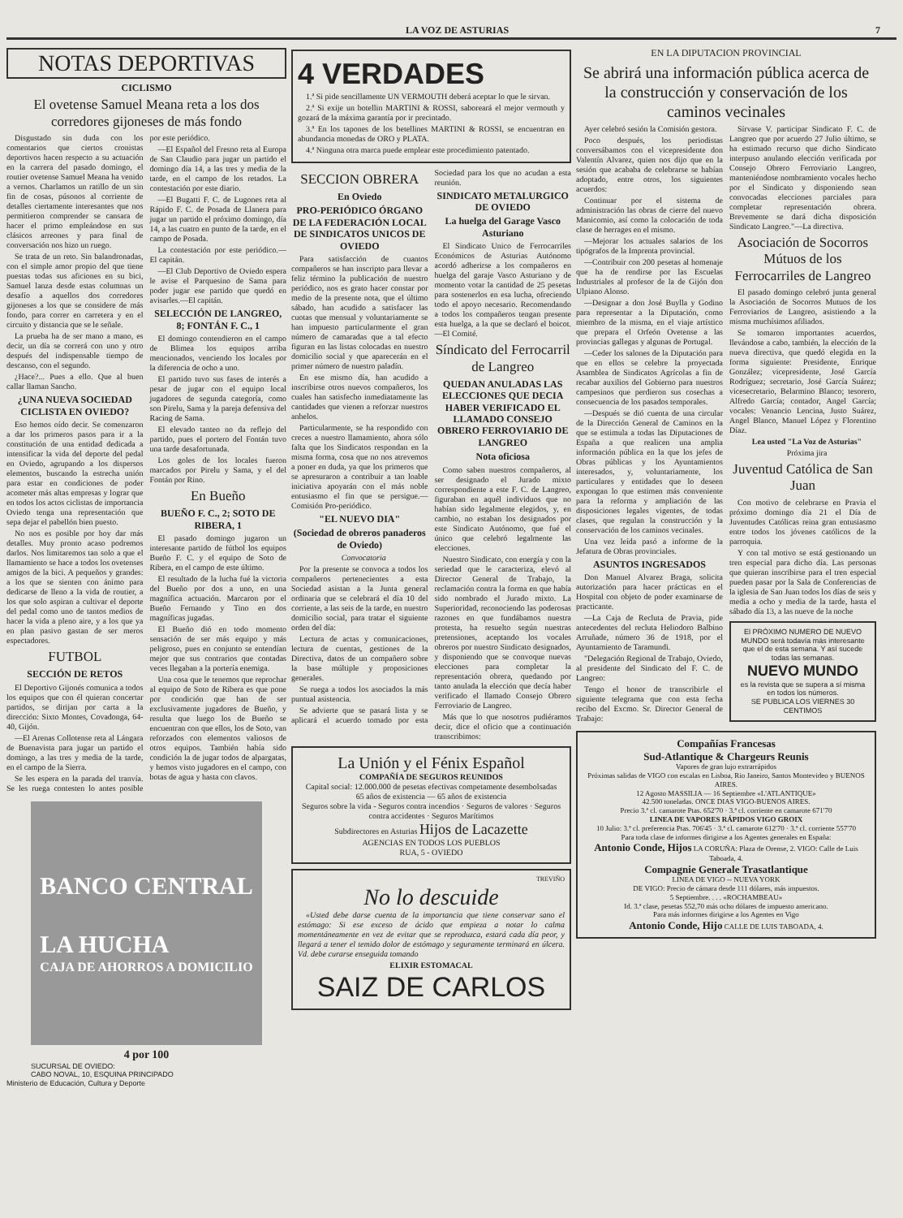LA VOZ DE ASTURIAS 7
NOTAS DEPORTIVAS
CICLISMO
El ovetense Samuel Meana reta a los dos corredores gijoneses de más fondo
Disgustado sin duda con los comentarios que ciertos cronistas deportivos hacen respecto a su actuación en la carrera del pasado domingo, el routier ovetense Samuel Meana ha venido a vernos. Charlamos un ratillo de un sin fin de cosas, púsonos al corriente de detalles ciertamente interesantes que nos permitieron comprender se cansara de hacer el primo empleándose en sus clásicos arreones y para final de conversación nos hizo un ruego.
Se trata de un reto. Sin balandronadas, con el simple amor propio del que tiene puestas todas sus aficiones en su bici, Samuel lanza desde estas columnas un desafío a aquellos dos corredores gijoneses a los que se considere de más fondo, para correr en carretera y en el circuito y distancia que se le señale.
La prueba ha de ser mano a mano, es decir, un día se correrá con uno y otro después del indispensable tiempo de descanso, con el segundo.
¿Hace?... Pues a ello. Que al buen callar llaman Sancho.
¿UNA NUEVA SOCIEDAD CICLISTA EN OVIEDO?
Eso hemos oído decir. Se comenzaron a dar los primeros pasos para ir a la constitución de una entidad dedicada a intensificar la vida del deporte del pedal en Oviedo, agrupando a los dispersos elementos, buscando la estrecha unión para estar en condiciones de poder acometer más altas empresas y lograr que en todos los actos ciclistas de importancia Oviedo tenga una representación que sepa dejar el pabellón bien puesto.
No nos es posible por hoy dar más detalles. Muy pronto acaso podremos darlos. Nos limitaremos tan solo a que el llamamiento se hace a todos los ovetenses amigos de la bici. A pequeños y grandes: a los que se sienten con ánimo para dedicarse de lleno a la vida de routier, a los que solo aspiran a cultivar el deporte del pedal como uno de tantos medios de hacer la vida a pleno aire, y a los que ya en plan pasivo gastan de ser meros espectadores.
FUTBOL
SECCIÓN DE RETOS
El Deportivo Gijonés comunica a todos los equipos que con él quieran concertar partidos, se dirijan por carta a la dirección: Sixto Montes, Covadonga, 64-40, Gijón.
—El Arenas Collotense reta al Lángara de Buenavista para jugar un partido el domingo, a las tres y media de la tarde, en el campo de la Sierra.
Se les espera en la parada del tranvía. Se les ruega contesten lo antes posible por este periódico.
—El Español del Fresno reta al Europa de San Claudio para jugar un partido el domingo día 14, a las tres y media de la tarde, en el campo de los retados. La contestación por este diario.
—El Bugatti F. C. de Lugones reta al Rápido F. C. de Posada de Llanera para jugar un partido el próximo domingo, día 14, a las cuatro en punto de la tarde, en el campo de Posada.
La contestación por este periódico.—El capitán.
—El Club Deportivo de Oviedo espera le avise el Parquesino de Sama para poder jugar ese partido que quedó en avisarles.—El capitán.
SELECCIÓN DE LANGREO, 8; FONTÁN F. C., 1
El domingo contendieron en el campo de Blimea los equipos arriba mencionados, venciendo los locales por la diferencia de ocho a uno.
El partido tuvo sus fases de interés a pesar de jugar con el equipo local jugadores de segunda categoría, como son Pirelu, Sama y la pareja defensiva del Racing de Sama.
El elevado tanteo no da reflejo del partido, pues el portero del Fontán tuvo una tarde desafortunada.
Los goles de los locales fueron marcados por Pirelu y Sama, y el del Fontán por Rino.
En Bueño
BUEÑO F. C., 2; SOTO DE RIBERA, 1
El pasado domingo jugaron un interesante partido de fútbol los equipos Bueño F. C. y el equipo de Soto de Ribera, en el campo de este último.
El resultado de la lucha fué la victoria del Bueño por dos a uno, en una magnífica actuación. Marcaron por el Bueño Fernando y Tino en dos magníficas jugadas.
El Bueño dió en todo momento sensación de ser más equipo y más peligroso, pues en conjunto se entendían mejor que sus contrarios que contadas veces llegaban a la portería enemiga.
Una cosa que le tenemos que reprochar al equipo de Soto de Ribera es que pone por condición que han de ser exclusivamente jugadores de Bueño, y resulta que luego los de Bueño se encuentran con que ellos, los de Soto, van reforzados con elementos valiosos de otros equipos. También había sido condición la de jugar todos de alpargatas, y hemos visto jugadores en el campo, con botas de agua y hasta con clavos.
BANCO CENTRAL
LA HUCHA
CAJA DE AHORROS A DOMICILIO
4 por 100
SUCURSAL DE OVIEDO:
CABO NOVAL, 10, ESQUINA PRINCIPADO
4 VERDADES
1.ª Si pide sencillamente UN VERMOUTH deberá aceptar lo que le sirvan.
2.ª Si exije un botellin MARTINI & ROSSI, saboreará el mejor vermouth y gozará de la máxima garantía por ir precintado.
3.ª En los tapones de los betellines MARTINI & ROSSI, se encuentran en abundancia monedas de ORO y PLATA.
4.ª Ninguna otra marca puede emplear este procedimiento patentado.
SECCION OBRERA
En Oviedo
PRO-PERIÓDICO ÓRGANO DE LA FEDERACIÓN LOCAL DE SINDICATOS UNICOS DE OVIEDO
Para satisfacción de cuantos compañeros se han inscripto para llevar a feliz término la publicación de nuestro periódico, nos es grato hacer constar por medio de la presente nota, que el último sábado, han acudido a satisfacer las cuotas que mensual y voluntariamente se han impuesto particularmente el gran número de camaradas que a tal efecto figuran en las listas colocadas en nuestro domicilio social y que aparecerán en el primer número de nuestro paladín.
En ese mismo día, han acudido a inscribirse otros nuevos compañeros, los cuales han satisfecho inmediatamente las cantidades que vienen a reforzar nuestros anhelos.
Particularmente, se ha respondido con creces a nuestro llamamiento, ahora sólo falta que los Sindicatos respondan en la misma forma, cosa que no nos atrevemos a poner en duda, ya que los primeros que se apresuraron a contribuir a tan loable iniciativa apoyarán con el más noble entusiasmo el fin que se persigue.— Comisión Pro-periódico.
"EL NUEVO DIA"
(Sociedad de obreros panaderos de Oviedo)
Convocatoria
Por la presente se convoca a todos los compañeros pertenecientes a esta Sociedad asistan a la Junta general ordinaria que se celebrará el día 10 del corriente, a las seis de la tarde, en nuestro domicilio social, para tratar el siguiente orden del día:
Lectura de actas y comunicaciones, lectura de cuentas, gestiones de la Directiva, datos de un compañero sobre la base múltiple y proposiciones generales.
Se ruega a todos los asociados la más puntual asistencia.
Se advierte que se pasará lista y se aplicará el acuerdo tomado por esta Sociedad para los que no acudan a esta reunión.
SINDICATO METALURGICO DE OVIEDO
La huelga del Garage Vasco Asturiano
El Sindicato Unico de Ferrocarriles Económicos de Asturias Autónomo acordó adherirse a los compañeros en huelga del garaje Vasco Asturiano y de momento votar la cantidad de 25 pesetas para sostenerlos en esa lucha, ofreciendo todo el apoyo necesario. Recomendando a todos los compañeros tengan presente esta huelga, a la que se declaró el boicot.—El Comité.
Síndicato del Ferrocarril de Langreo
QUEDAN ANULADAS LAS ELECCIONES QUE DECIA HABER VERIFICADO EL LLAMADO CONSEJO OBRERO FERROVIARIO DE LANGREO
Nota oficiosa
Como saben nuestros compañeros, al ser designado el Jurado mixto correspondiente a este F. C. de Langreo, figuraban en aquél individuos que no habían sido legalmente elegidos, y, en cambio, no estaban los designados por este Sindicato Autónomo, que fué el único que celebró legalmente las elecciones.
Nuestro Sindicato, con energía y con la seriedad que le caracteriza, elevó al Director General de Trabajo, la reclamación contra la forma en que había sido nombrado el Jurado mixto. La Superioridad, reconociendo las poderosas razones en que fundábamos nuestra protesta, ha resuelto según nuestras pretensiones, aceptando los vocales obreros por nuestro Sindicato designados, y disponiendo que se convoque nuevas elecciones para completar la representación obrera, quedando por tanto anulada la elección que decía haber verificado el llamado Consejo Obrero Ferroviario de Langreo.
Más que lo que nosotros pudiéramos decir, dice el oficio que a continuación transcribimos:
La Unión y el Fénix Español
COMPAÑÍA DE SEGUROS REUNIDOS
Capital social: 12.000.000 de pesetas efectivas competamente desembolsadas
65 años de existencia — 65 años de existencia
Seguros sobre la vida - Seguros contra incendios · Seguros de valores · Seguros contra accidentes · Seguros Marítimos
Subdirectores en Asturias Hijos de Lacazette
AGENCIAS EN TODOS LOS PUEBLOS
RUA, 5 - OVIEDO
TREVIÑO
No lo descuide
«Usted debe darse cuenta de la importancia que tiene conservar sano el estómago: Si ese exceso de ácido que empieza a notar lo calma momentáneamente en vez de evitar que se reproduzca, estará cada día peor, y llegará a tener el temido dolor de estómago y seguramente terminará en úlcera. Vd. debe curarse enseguida tomando
ELIXIR ESTOMACAL
SAIZ DE CARLOS
EN LA DIPUTACION PROVINCIAL
Se abrirá una información pública acerca de la construcción y conservación de los caminos vecinales
Ayer celebró sesión la Comisión gestora.
Poco después, los periodistas conversábamos con el vicepresidente don Valentín Alvarez, quien nos dijo que en la sesión que acababa de celebrarse se habían adoptado, entre otros, los siguientes acuerdos:
Continuar por el sistema de administración las obras de cierre del nuevo Manicomio, así como la colocación de toda clase de herrages en el mismo.
—Mejorar los actuales salarios de los tipógrafos de la Imprenta provincial.
—Contribuir con 200 pesetas al homenaje que ha de rendirse por las Escuelas Industriales al profesor de la de Gijón don Ulpiano Alonso.
—Designar a don José Buylla y Godino para representar a la Diputación, como miembro de la misma, en el viaje artístico que prepara el Orfeón Ovetense a las provincias gallegas y algunas de Portugal.
—Ceder los salones de la Diputación para que en ellos se celebre la proyectada Asamblea de Sindicatos Agrícolas a fin de recabar auxilios del Gobierno para nuestros campesinos que perdieron sus cosechas a consecuencia de los pasados temporales.
—Después se dió cuenta de una circular de la Dirección General de Caminos en la que se estimula a todas las Diputaciones de España a que realicen una amplia información pública en la que los jefes de Obras públicas y los Ayuntamientos interesados, y, voluntariamente, los particulares y entidades que lo deseen expongan lo que estimen más conveniente para la reforma y ampliación de las disposiciones legales vigentes, de todas clases, que regulan la construcción y la conservación de los caminos vecinales.
Una vez leída pasó a informe de la Jefatura de Obras provinciales.
ASUNTOS INGRESADOS
Don Manuel Alvarez Braga, solicita autorización para hacer prácticas en el Hospital con objeto de poder examinarse de practicante.
—La Caja de Recluta de Pravia, pide antecedentes del recluta Heliodoro Balbino Arruñade, número 36 de 1918, por el Ayuntamiento de Taramundi.
"Delegación Regional de Trabajo, Oviedo, al presidente del Sindicato del F. C. de Langreo:
Tengo el honor de transcribirle el siguiente telegrama que con esta fecha recibo del Excmo. Sr. Director General de Trabajo:
Sírvase V. participar Sindicato F. C. de Langreo que por acuerdo 27 Julio último, se ha estimado recurso que dicho Sindicato interpuso anulando elección verificada por Consejo Obrero Ferroviario Langreo, manteniéndose nombramiento vocales hecho por el Sindicato y disponiendo sean convocadas elecciones parciales para completar representación obrera. Brevemente se dará dicha disposición Sindicato Langreo."—La directiva.
Asociación de Socorros Mútuos de los Ferrocarriles de Langreo
El pasado domingo celebró junta general la Asociación de Socorros Mutuos de los Ferroviarios de Langreo, asistiendo a la misma muchísimos afiliados.
Se tomaron importantes acuerdos, llevándose a cabo, también, la elección de la nueva directiva, que quedó elegida en la forma siguiente: Presidente, Enrique González; vicepresidente, José García Rodríguez; secretario, José García Suárez; vicesecretario, Belarmino Blanco; tesorero, Alfredo García; contador, Angel García; vocales: Venancio Lencina, Justo Suárez, Angel Blanco, Manuel López y Florentino Díaz.
Lea usted "La Voz de Asturias"
Próxima jira
Juventud Católica de San Juan
Con motivo de celebrarse en Pravia el próximo domingo día 21 el Día de Juventudes Católicas reina gran entusiasmo entre todos los jóvenes católicos de la parroquia.
Y con tal motivo se está gestionando un tren especial para dicho día. Las personas que quieran inscribirse para el tren especial pueden pasar por la Sala de Conferencias de la iglesia de San Juan todos los días de seis y media a ocho y media de la tarde, hasta el sábado día 13, a las nueve de la noche
El PRÓXIMO NUMERO DE NUEVO MUNDO será todavía más interesante que el de esta semana. Y así sucede todas las semanas.
NUEVO MUNDO
es la revista que se supera a sí misma en todos los números.
SE PUBLICA LOS VIERNES 30 CENTIMOS
Compañías Francesas
Sud-Atlantique & Chargeurs Reunis
Vapores de gran lujo extrarrápidos
Próximas salidas de VIGO con escalas en Lisboa, Rio Janeiro, Santos Montevideo y BUENOS AIRES.
12 Agosto MASSILIA — 16 Septiembre «L'ATLANTIQUE»
42.500 toneladas. ONCE DIAS VIGO-BUENOS AIRES.
Precio 3.ª cl. camarote Ptas. 652'70 · 3.ª cl. corriente en camarote 671'70
LINEA DE VAPORES RÁPIDOS VIGO GROIX
10 Julio: 3.ª cl. preferencia Ptas. 706'45 · 3.ª cl. camarote 612'70 · 3.ª cl. corriente 557'70
Para toda clase de informes dirigirse a los Agentes generales en España:
Antonio Conde, Hijos LA CORUÑA: Plaza de Orense, 2. VIGO: Calle de Luis Taboada, 4.
Compagnie Generale Trasatlantique
LINEA DE VIGO -- NUEVA YORK
DE VIGO: Precio de cámara desde 111 dólares, más impuestos.
5 Septiembre. . . . «ROCHAMBEAU»
Id. 3.ª clase, pesetas 552,70 más ocho dólares de impuesto americano.
Para más informes dirigirse a los Agentes en Vigo
Antonio Conde, Hijo CALLE DE LUIS TABOADA, 4.
Ministerio de Educación, Cultura y Deporte